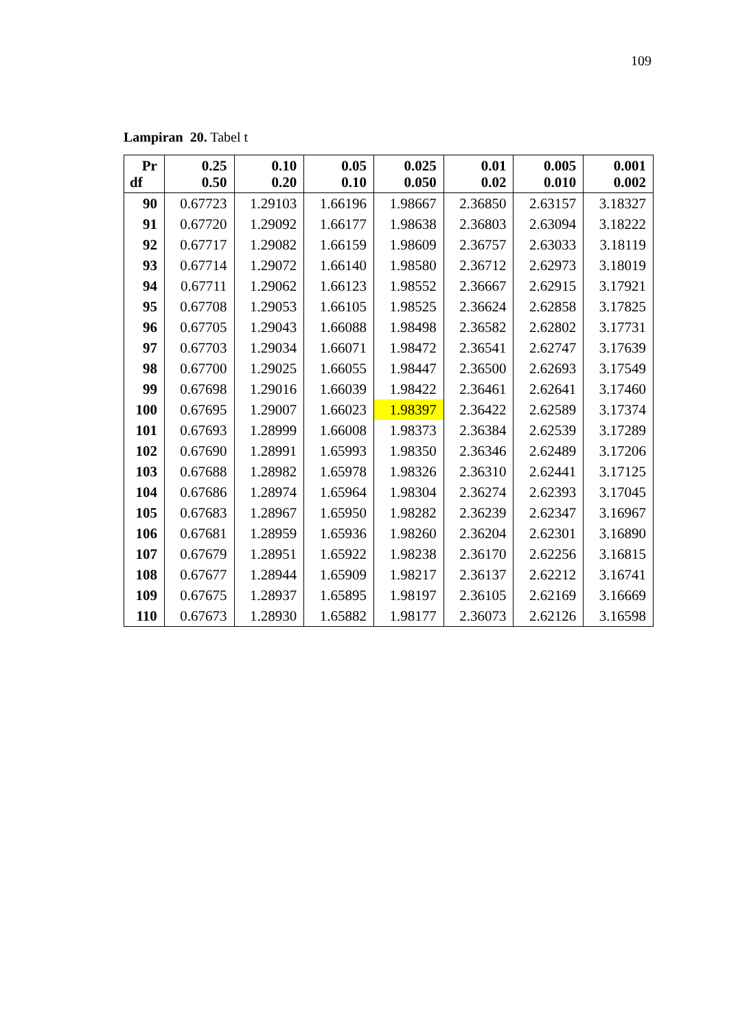109
Lampiran 20. Tabel t
| Pr df | 0.25 0.50 | 0.10 0.20 | 0.05 0.10 | 0.025 0.050 | 0.01 0.02 | 0.005 0.010 | 0.001 0.002 |
| --- | --- | --- | --- | --- | --- | --- | --- |
| 90 | 0.67723 | 1.29103 | 1.66196 | 1.98667 | 2.36850 | 2.63157 | 3.18327 |
| 91 | 0.67720 | 1.29092 | 1.66177 | 1.98638 | 2.36803 | 2.63094 | 3.18222 |
| 92 | 0.67717 | 1.29082 | 1.66159 | 1.98609 | 2.36757 | 2.63033 | 3.18119 |
| 93 | 0.67714 | 1.29072 | 1.66140 | 1.98580 | 2.36712 | 2.62973 | 3.18019 |
| 94 | 0.67711 | 1.29062 | 1.66123 | 1.98552 | 2.36667 | 2.62915 | 3.17921 |
| 95 | 0.67708 | 1.29053 | 1.66105 | 1.98525 | 2.36624 | 2.62858 | 3.17825 |
| 96 | 0.67705 | 1.29043 | 1.66088 | 1.98498 | 2.36582 | 2.62802 | 3.17731 |
| 97 | 0.67703 | 1.29034 | 1.66071 | 1.98472 | 2.36541 | 2.62747 | 3.17639 |
| 98 | 0.67700 | 1.29025 | 1.66055 | 1.98447 | 2.36500 | 2.62693 | 3.17549 |
| 99 | 0.67698 | 1.29016 | 1.66039 | 1.98422 | 2.36461 | 2.62641 | 3.17460 |
| 100 | 0.67695 | 1.29007 | 1.66023 | 1.98397 | 2.36422 | 2.62589 | 3.17374 |
| 101 | 0.67693 | 1.28999 | 1.66008 | 1.98373 | 2.36384 | 2.62539 | 3.17289 |
| 102 | 0.67690 | 1.28991 | 1.65993 | 1.98350 | 2.36346 | 2.62489 | 3.17206 |
| 103 | 0.67688 | 1.28982 | 1.65978 | 1.98326 | 2.36310 | 2.62441 | 3.17125 |
| 104 | 0.67686 | 1.28974 | 1.65964 | 1.98304 | 2.36274 | 2.62393 | 3.17045 |
| 105 | 0.67683 | 1.28967 | 1.65950 | 1.98282 | 2.36239 | 2.62347 | 3.16967 |
| 106 | 0.67681 | 1.28959 | 1.65936 | 1.98260 | 2.36204 | 2.62301 | 3.16890 |
| 107 | 0.67679 | 1.28951 | 1.65922 | 1.98238 | 2.36170 | 2.62256 | 3.16815 |
| 108 | 0.67677 | 1.28944 | 1.65909 | 1.98217 | 2.36137 | 2.62212 | 3.16741 |
| 109 | 0.67675 | 1.28937 | 1.65895 | 1.98197 | 2.36105 | 2.62169 | 3.16669 |
| 110 | 0.67673 | 1.28930 | 1.65882 | 1.98177 | 2.36073 | 2.62126 | 3.16598 |